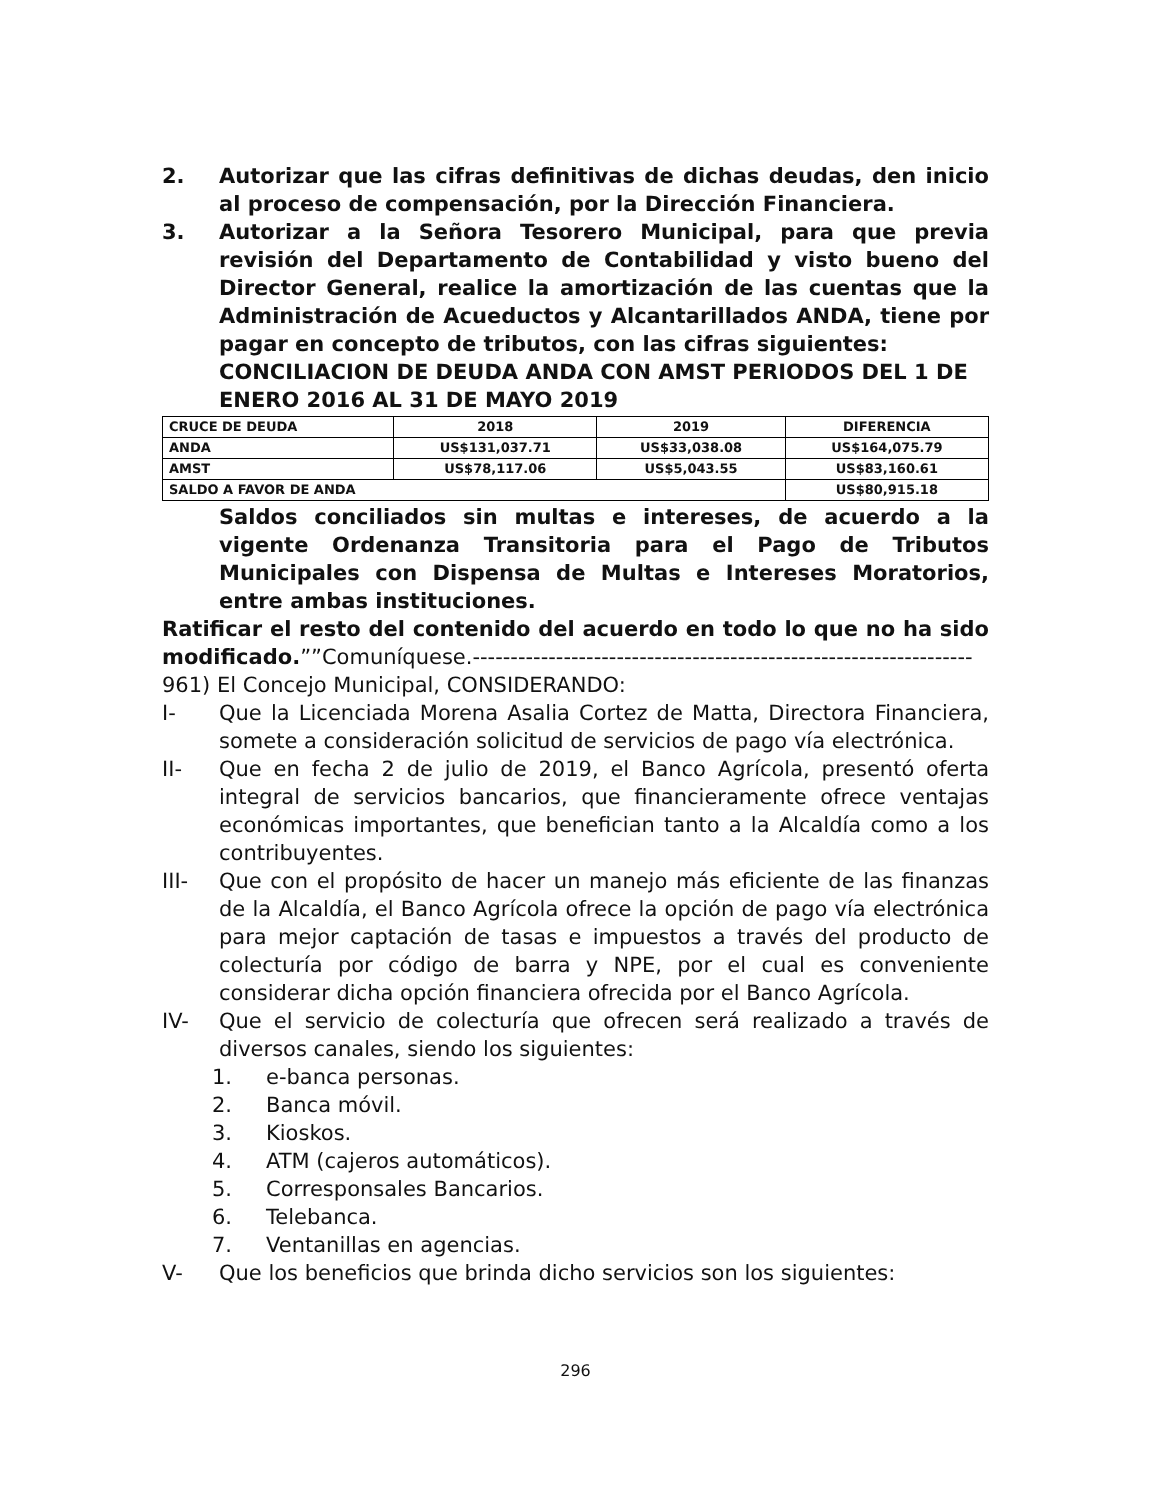2. Autorizar que las cifras definitivas de dichas deudas, den inicio al proceso de compensación, por la Dirección Financiera.
3. Autorizar a la Señora Tesorero Municipal, para que previa revisión del Departamento de Contabilidad y visto bueno del Director General, realice la amortización de las cuentas que la Administración de Acueductos y Alcantarillados ANDA, tiene por pagar en concepto de tributos, con las cifras siguientes:
CONCILIACION DE DEUDA ANDA CON AMST PERIODOS DEL 1 DE ENERO 2016 AL 31 DE MAYO 2019
| CRUCE DE DEUDA | 2018 | 2019 | DIFERENCIA |
| ANDA | US$131,037.71 | US$33,038.08 | US$164,075.79 |
| AMST | US$78,117.06 | US$5,043.55 | US$83,160.61 |
| SALDO A FAVOR DE ANDA | | | US$80,915.18 |
Saldos conciliados sin multas e intereses, de acuerdo a la vigente Ordenanza Transitoria para el Pago de Tributos Municipales con Dispensa de Multas e Intereses Moratorios, entre ambas instituciones.
Ratificar el resto del contenido del acuerdo en todo lo que no ha sido modificado.””Comuníquese.------------------------------------------------------------------
961) El Concejo Municipal, CONSIDERANDO:
I- Que la Licenciada Morena Asalia Cortez de Matta, Directora Financiera, somete a consideración solicitud de servicios de pago vía electrónica.
II- Que en fecha 2 de julio de 2019, el Banco Agrícola, presentó oferta integral de servicios bancarios, que financieramente ofrece ventajas económicas importantes, que benefician tanto a la Alcaldía como a los contribuyentes.
III- Que con el propósito de hacer un manejo más eficiente de las finanzas de la Alcaldía, el Banco Agrícola ofrece la opción de pago vía electrónica para mejor captación de tasas e impuestos a través del producto de colecturía por código de barra y NPE, por el cual es conveniente considerar dicha opción financiera ofrecida por el Banco Agrícola.
IV- Que el servicio de colecturía que ofrecen será realizado a través de diversos canales, siendo los siguientes:
1. e-banca personas.
2. Banca móvil.
3. Kioskos.
4. ATM (cajeros automáticos).
5. Corresponsales Bancarios.
6. Telebanca.
7. Ventanillas en agencias.
V- Que los beneficios que brinda dicho servicios son los siguientes:
296